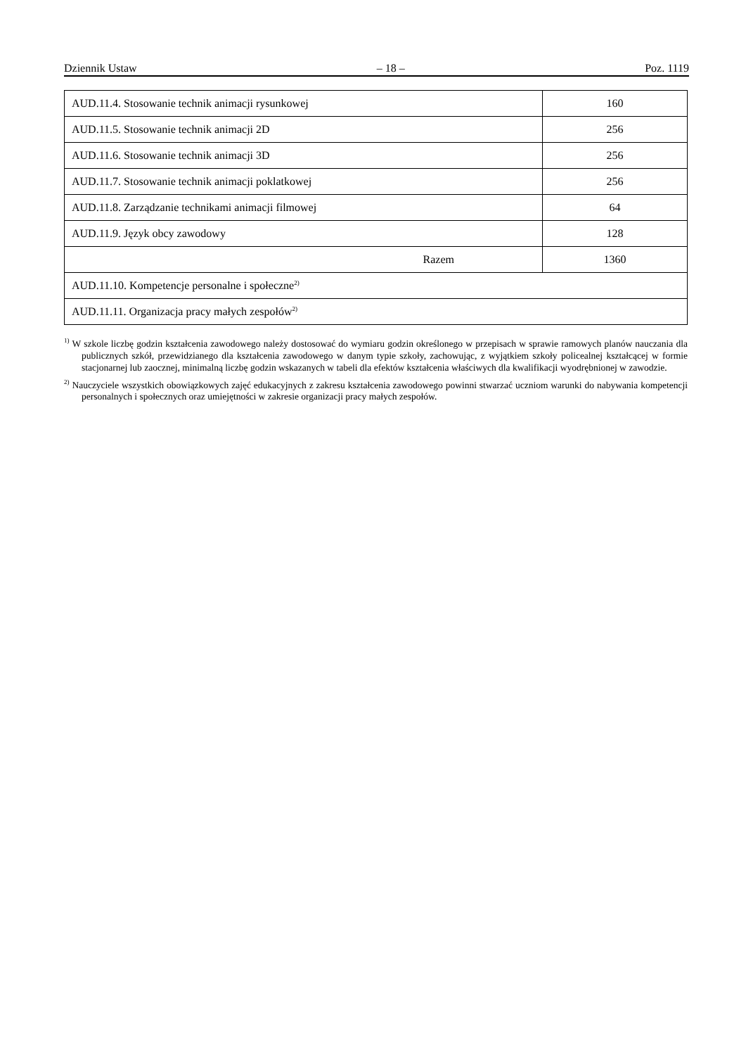Dziennik Ustaw – 18 – Poz. 1119
| AUD.11.4. Stosowanie technik animacji rysunkowej | 160 |
| AUD.11.5. Stosowanie technik animacji 2D | 256 |
| AUD.11.6. Stosowanie technik animacji 3D | 256 |
| AUD.11.7. Stosowanie technik animacji poklatkowej | 256 |
| AUD.11.8. Zarządzanie technikami animacji filmowej | 64 |
| AUD.11.9. Język obcy zawodowy | 128 |
| Razem | 1360 |
| AUD.11.10. Kompetencje personalne i społeczne<sup>2)</sup> | |
| AUD.11.11. Organizacja pracy małych zespołów<sup>2)</sup> | |
<sup>1)</sup> W szkole liczbę godzin kształcenia zawodowego należy dostosować do wymiaru godzin określonego w przepisach w sprawie ramowych planów nauczania dla publicznych szkół, przewidzianego dla kształcenia zawodowego w danym typie szkoły, zachowując, z wyjątkiem szkoły policealnej kształcącej w formie stacjonarnej lub zaocznej, minimalną liczbę godzin wskazanych w tabeli dla efektów kształcenia właściwych dla kwalifikacji wyodrębnionej w zawodzie.
<sup>2)</sup> Nauczyciele wszystkich obowiązkowych zajęć edukacyjnych z zakresu kształcenia zawodowego powinni stwarzać uczniom warunki do nabywania kompetencji personalnych i społecznych oraz umiejętności w zakresie organizacji pracy małych zespołów.